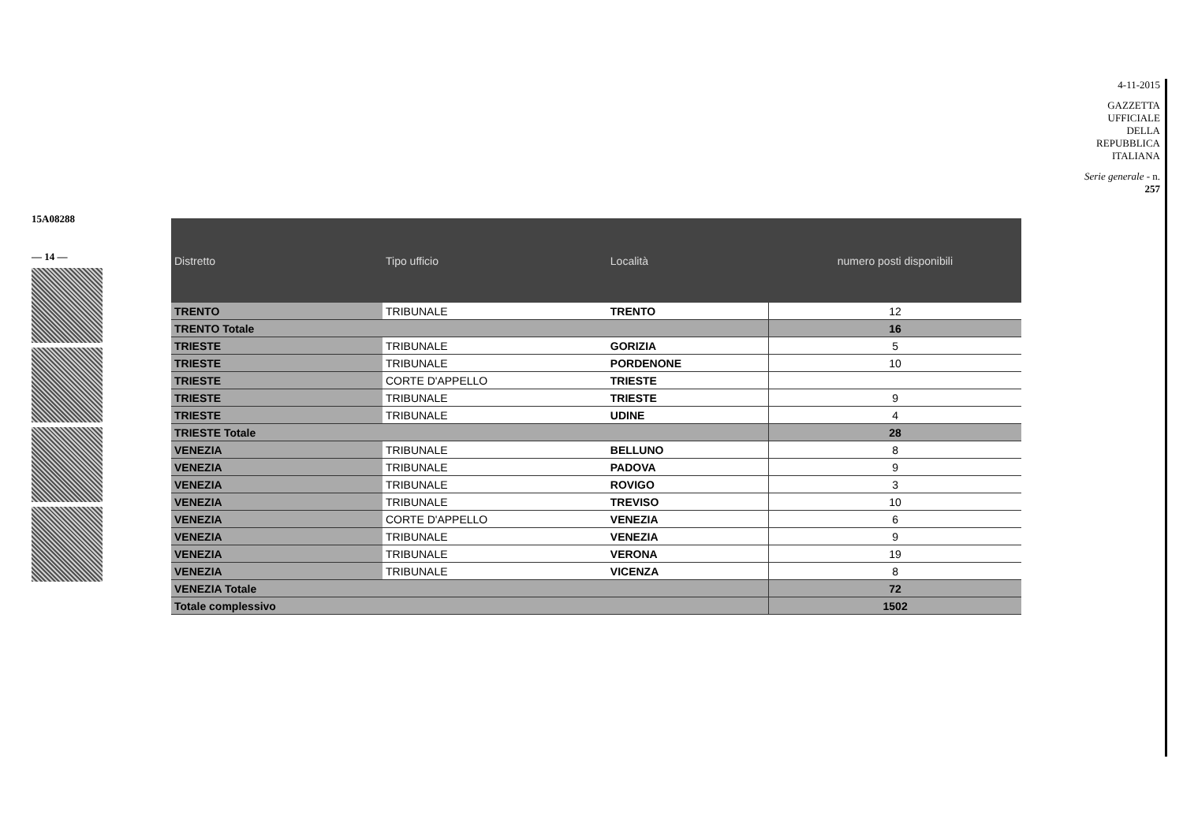15A08288
— 14 —
| Distretto | Tipo ufficio | Località | numero posti disponibili |
| --- | --- | --- | --- |
| TRENTO | TRIBUNALE | TRENTO | 12 |
| TRENTO Totale | | | 16 |
| TRIESTE | TRIBUNALE | GORIZIA | 5 |
| TRIESTE | TRIBUNALE | PORDENONE | 10 |
| TRIESTE | CORTE D'APPELLO | TRIESTE | |
| TRIESTE | TRIBUNALE | TRIESTE | 9 |
| TRIESTE | TRIBUNALE | UDINE | 4 |
| TRIESTE Totale | | | 28 |
| VENEZIA | TRIBUNALE | BELLUNO | 8 |
| VENEZIA | TRIBUNALE | PADOVA | 9 |
| VENEZIA | TRIBUNALE | ROVIGO | 3 |
| VENEZIA | TRIBUNALE | TREVISO | 10 |
| VENEZIA | CORTE D'APPELLO | VENEZIA | 6 |
| VENEZIA | TRIBUNALE | VENEZIA | 9 |
| VENEZIA | TRIBUNALE | VERONA | 19 |
| VENEZIA | TRIBUNALE | VICENZA | 8 |
| VENEZIA Totale | | | 72 |
| Totale complessivo | | | 1502 |
4-11-2015
GAZZETTA UFFICIALE DELLA REPUBBLICA ITALIANA
Serie generale - n. 257